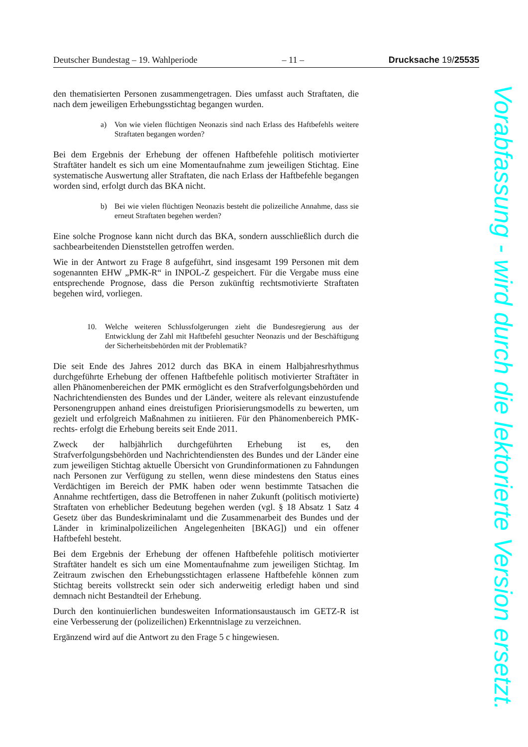Deutscher Bundestag – 19. Wahlperiode – 11 – Drucksache 19/25535
den thematisierten Personen zusammengetragen. Dies umfasst auch Straftaten, die nach dem jeweiligen Erhebungsstichtag begangen wurden.
a) Von wie vielen flüchtigen Neonazis sind nach Erlass des Haftbefehls weitere Straftaten begangen worden?
Bei dem Ergebnis der Erhebung der offenen Haftbefehle politisch motivierter Straftäter handelt es sich um eine Momentaufnahme zum jeweiligen Stichtag. Eine systematische Auswertung aller Straftaten, die nach Erlass der Haftbefehle begangen worden sind, erfolgt durch das BKA nicht.
b) Bei wie vielen flüchtigen Neonazis besteht die polizeiliche Annahme, dass sie erneut Straftaten begehen werden?
Eine solche Prognose kann nicht durch das BKA, sondern ausschließlich durch die sachbearbeitenden Dienststellen getroffen werden.
Wie in der Antwort zu Frage 8 aufgeführt, sind insgesamt 199 Personen mit dem sogenannten EHW „PMK-R“ in INPOL-Z gespeichert. Für die Vergabe muss eine entsprechende Prognose, dass die Person zukünftig rechtsmotivierte Straftaten begehen wird, vorliegen.
10. Welche weiteren Schlussfolgerungen zieht die Bundesregierung aus der Entwicklung der Zahl mit Haftbefehl gesuchter Neonazis und der Beschäftigung der Sicherheitsbehörden mit der Problematik?
Die seit Ende des Jahres 2012 durch das BKA in einem Halbjahresrhythmus durchgeführte Erhebung der offenen Haftbefehle politisch motivierter Straftäter in allen Phänomenbereichen der PMK ermöglicht es den Strafverfolgungsbehörden und Nachrichtendiensten des Bundes und der Länder, weitere als relevant einzustufende Personengruppen anhand eines dreistufigen Priorisierungsmodells zu bewerten, um gezielt und erfolgreich Maßnahmen zu initiieren. Für den Phänomenbereich PMK-rechts- erfolgt die Erhebung bereits seit Ende 2011.
Zweck der halbjährlich durchgeführten Erhebung ist es, den Strafverfolgungsbehörden und Nachrichtendiensten des Bundes und der Länder eine zum jeweiligen Stichtag aktuelle Übersicht von Grundinformationen zu Fahndungen nach Personen zur Verfügung zu stellen, wenn diese mindestens den Status eines Verdächtigen im Bereich der PMK haben oder wenn bestimmte Tatsachen die Annahme rechtfertigen, dass die Betroffenen in naher Zukunft (politisch motivierte) Straftaten von erheblicher Bedeutung begehen werden (vgl. § 18 Absatz 1 Satz 4 Gesetz über das Bundeskriminalamt und die Zusammenarbeit des Bundes und der Länder in kriminalpolizeilichen Angelegenheiten [BKAG]) und ein offener Haftbefehl besteht.
Bei dem Ergebnis der Erhebung der offenen Haftbefehle politisch motivierter Straftäter handelt es sich um eine Momentaufnahme zum jeweiligen Stichtag. Im Zeitraum zwischen den Erhebungsstichtagen erlassene Haftbefehle können zum Stichtag bereits vollstreckt sein oder sich anderweitig erledigt haben und sind demnach nicht Bestandteil der Erhebung.
Durch den kontinuierlichen bundesweiten Informationsaustausch im GETZ-R ist eine Verbesserung der (polizeilichen) Erkenntnislage zu verzeichnen.
Ergänzend wird auf die Antwort zu den Frage 5 c hingewiesen.
Vorabfassung - wird durch die lektorierte Version ersetzt.